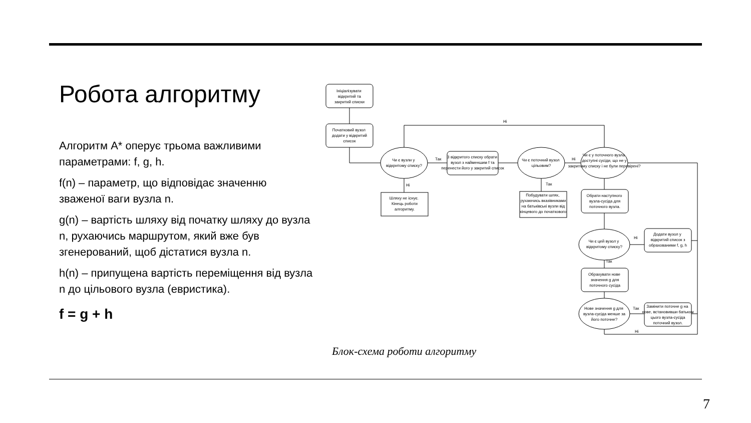Робота алгоритму
Алгоритм A* оперує трьома важливими параметрами: f, g, h.
f(n) – параметр, що відповідає значенню зваженої ваги вузла n.
g(n) – вартість шляху від початку шляху до вузла n, рухаючись маршрутом, який вже був згенерований, щоб дістатися вузла n.
h(n) – припущена вартість переміщення від вузла n до цільового вузла (евристика).
f = g + h
Ініціалізувати відкритий та закритий списки
Початковий вузол додати у відкритий список
Чи є вузли у відкритому списку?
З відкритого списку обрати вузол з найменшим f та перенести його у закритий список
Чи є поточний вузол цільовим?
Чи є у поточного вузла доступні сусіди, що не у закритому списку і не були перевірені?
Шляху не існує. Кінець роботи алгоритму.
Побудувати шлях, рухаючись вказівниками на батьківські вузли від кінцевого до початкового
Обрати наступного вузла-сусіда для поточного вузла.
Чи є цей вузол у відкритому списку?
Додати вузол у відкритий список з обрахованими f, g, h
Обрахувати нове значення g для поточного сусіда
Нове значення g для вузла-сусіда менше за його поточне?
Замінити поточне g на нове, встановивши батьком цього вузла-сусіда поточний вузол.
Так
Ні
Ні
Ні
Так
Ні
Так
Так
Ні
Блок-схема роботи алгоритму
7